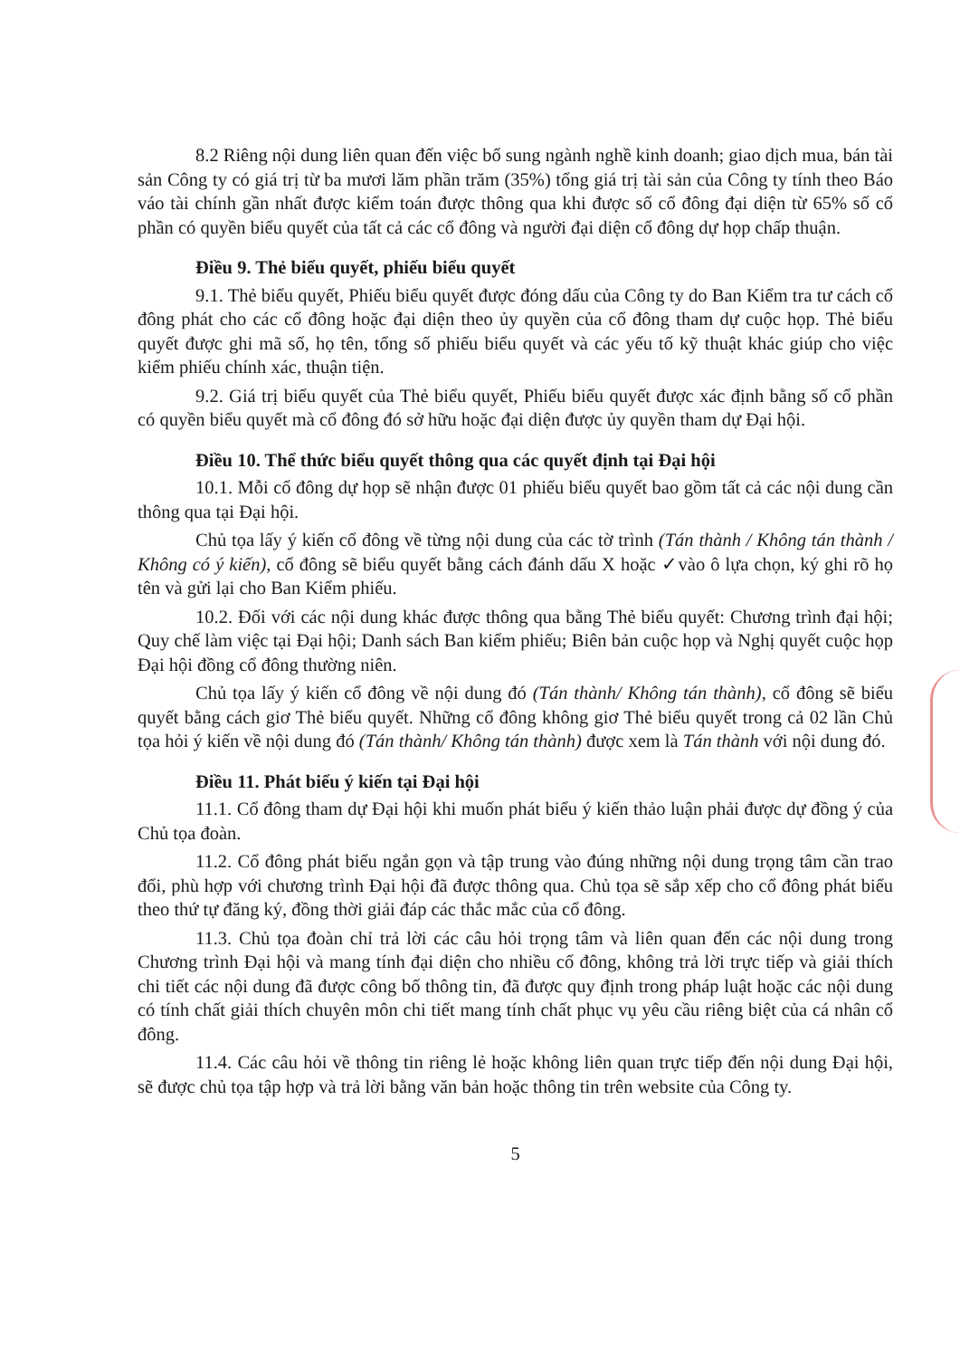8.2 Riêng nội dung liên quan đến việc bổ sung ngành nghề kinh doanh; giao dịch mua, bán tài sản Công ty có giá trị từ ba mươi lăm phần trăm (35%) tổng giá trị tài sản của Công ty tính theo Báo váo tài chính gần nhất được kiểm toán được thông qua khi được số cổ đông đại diện từ 65% số cổ phần có quyền biểu quyết của tất cả các cổ đông và người đại diện cổ đông dự họp chấp thuận.
Điều 9. Thẻ biểu quyết, phiếu biểu quyết
9.1. Thẻ biểu quyết, Phiếu biểu quyết được đóng dấu của Công ty do Ban Kiểm tra tư cách cổ đông phát cho các cổ đông hoặc đại diện theo ủy quyền của cổ đông tham dự cuộc họp. Thẻ biểu quyết được ghi mã số, họ tên, tổng số phiếu biểu quyết và các yếu tố kỹ thuật khác giúp cho việc kiểm phiếu chính xác, thuận tiện.
9.2. Giá trị biểu quyết của Thẻ biểu quyết, Phiếu biểu quyết được xác định bằng số cổ phần có quyền biểu quyết mà cổ đông đó sở hữu hoặc đại diện được ủy quyền tham dự Đại hội.
Điều 10. Thể thức biểu quyết thông qua các quyết định tại Đại hội
10.1. Mỗi cổ đông dự họp sẽ nhận được 01 phiếu biểu quyết bao gồm tất cả các nội dung cần thông qua tại Đại hội.
Chủ tọa lấy ý kiến cổ đông về từng nội dung của các tờ trình (Tán thành / Không tán thành / Không có ý kiến), cổ đông sẽ biểu quyết bằng cách đánh dấu X hoặc ✓vào ô lựa chọn, ký ghi rõ họ tên và gửi lại cho Ban Kiểm phiếu.
10.2. Đối với các nội dung khác được thông qua bằng Thẻ biểu quyết: Chương trình đại hội; Quy chế làm việc tại Đại hội; Danh sách Ban kiểm phiếu; Biên bản cuộc họp và Nghị quyết cuộc họp Đại hội đồng cổ đông thường niên.
Chủ tọa lấy ý kiến cổ đông về nội dung đó (Tán thành/ Không tán thành), cổ đông sẽ biểu quyết bằng cách giơ Thẻ biểu quyết. Những cổ đông không giơ Thẻ biểu quyết trong cả 02 lần Chủ tọa hỏi ý kiến về nội dung đó (Tán thành/ Không tán thành) được xem là Tán thành với nội dung đó.
Điều 11. Phát biểu ý kiến tại Đại hội
11.1. Cổ đông tham dự Đại hội khi muốn phát biểu ý kiến thảo luận phải được dự đồng ý của Chủ tọa đoàn.
11.2. Cổ đông phát biểu ngắn gọn và tập trung vào đúng những nội dung trọng tâm cần trao đổi, phù hợp với chương trình Đại hội đã được thông qua. Chủ tọa sẽ sắp xếp cho cổ đông phát biểu theo thứ tự đăng ký, đồng thời giải đáp các thắc mắc của cổ đông.
11.3. Chủ tọa đoàn chỉ trả lời các câu hỏi trọng tâm và liên quan đến các nội dung trong Chương trình Đại hội và mang tính đại diện cho nhiều cổ đông, không trả lời trực tiếp và giải thích chi tiết các nội dung đã được công bố thông tin, đã được quy định trong pháp luật hoặc các nội dung có tính chất giải thích chuyên môn chi tiết mang tính chất phục vụ yêu cầu riêng biệt của cá nhân cổ đông.
11.4. Các câu hỏi về thông tin riêng lẻ hoặc không liên quan trực tiếp đến nội dung Đại hội, sẽ được chủ tọa tập hợp và trả lời bằng văn bản hoặc thông tin trên website của Công ty.
5